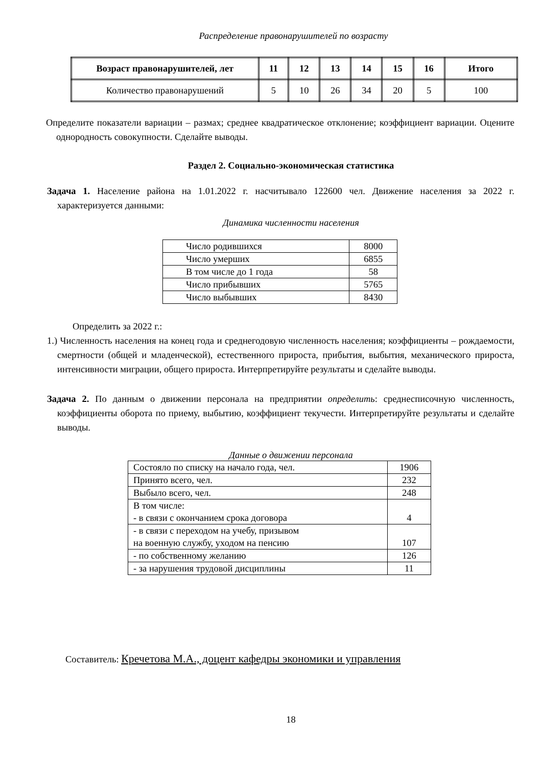Распределение правонарушителей по возрасту
| Возраст правонарушителей, лет | 11 | 12 | 13 | 14 | 15 | 16 | Итого |
| Количество правонарушений | 5 | 10 | 26 | 34 | 20 | 5 | 100 |
Определите показатели вариации – размах; среднее квадратическое отклонение; коэффициент вариации. Оцените однородность совокупности. Сделайте выводы.
Раздел 2. Социально-экономическая статистика
Задача 1. Население района на 1.01.2022 г. насчитывало 122600 чел. Движение населения за 2022 г. характеризуется данными:
Динамика численности населения
| Число родившихся | 8000 |
| Число умерших | 6855 |
| В том числе до 1 года | 58 |
| Число прибывших | 5765 |
| Число выбывших | 8430 |
Определить за 2022 г.:
1.) Численность населения на конец года и среднегодовую численность населения; коэффициенты – рождаемости, смертности (общей и младенческой), естественного прироста, прибытия, выбытия, механического прироста, интенсивности миграции, общего прироста. Интерпретируйте результаты и сделайте выводы.
Задача 2. По данным о движении персонала на предприятии определить: среднесписочную численность, коэффициенты оборота по приему, выбытию, коэффициент текучести. Интерпретируйте результаты и сделайте выводы.
Данные о движении персонала
| Состояло по списку на начало года, чел. | 1906 |
| Принято всего, чел. | 232 |
| Выбыло всего, чел. | 248 |
| В том числе: - в связи с окончанием срока договора | 4 |
| - в связи с переходом на учебу, призывом на военную службу, уходом на пенсию | 107 |
| - по собственному желанию | 126 |
| - за нарушения трудовой дисциплины | 11 |
Составитель: Кречетова М.А., доцент кафедры экономики и управления
18